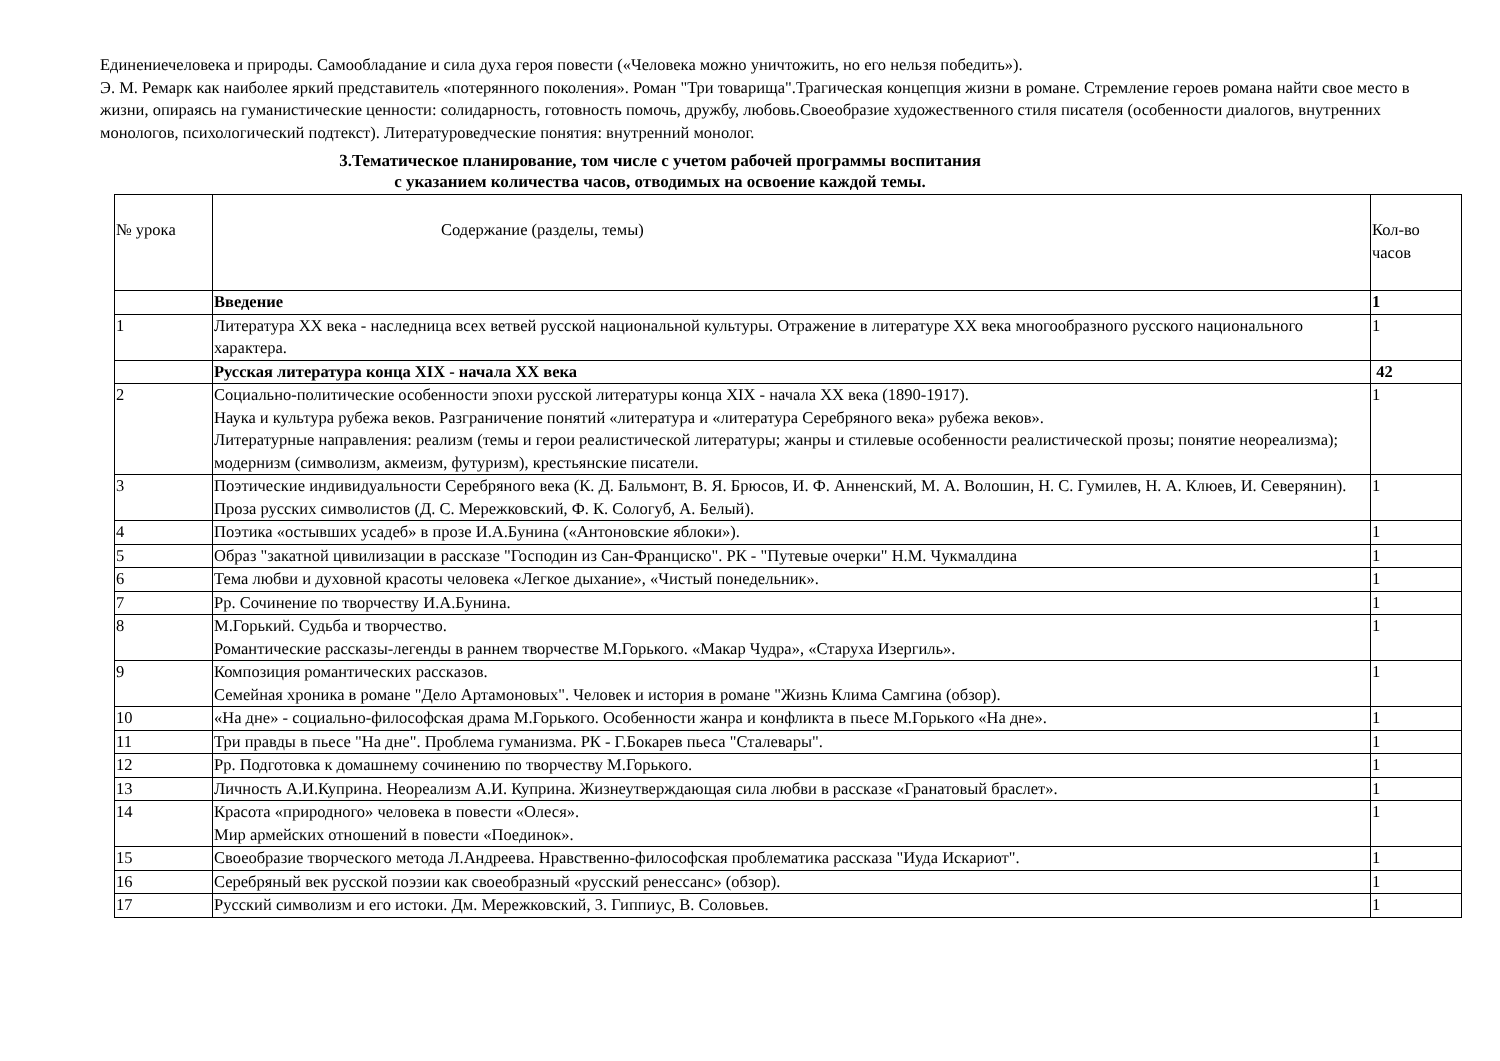Единениечеловека и природы. Самообладание и сила духа героя повести («Человека можно уничтожить, но его нельзя победить»).
Э. М. Ремарк как наиболее яркий представитель «потерянного поколения». Роман "Три товарища".Трагическая концепция жизни в романе. Стремление героев романа найти свое место в жизни, опираясь на гуманистические ценности: солидарность, готовность помочь, дружбу, любовь.Своеобразие художественного стиля писателя (особенности диалогов, внутренних монологов, психологический подтекст). Литературоведческие понятия: внутренний монолог.
3.Тематическое планирование, том числе с учетом рабочей программы воспитания
с указанием количества часов, отводимых на освоение каждой темы.
| № урока | Содержание (разделы, темы) | Кол-во часов |
| | Введение | 1 |
| 1 | Литература XX века - наследница всех ветвей русской национальной культуры. Отражение в литературе XX века многообразного русского национального характера. | 1 |
| | Русская литература конца XIX - начала XX века | 42 |
| 2 | Социально-политические особенности эпохи русской литературы конца XIX - начала XX века (1890-1917). Наука и культура рубежа веков. Разграничение понятий «литература и «литература Серебряного века» рубежа веков». Литературные направления: реализм (темы и герои реалистической литературы; жанры и стилевые особенности реалистической прозы; понятие неореализма); модернизм (символизм, акмеизм, футуризм), крестьянские писатели. | 1 |
| 3 | Поэтические индивидуальности Серебряного века (К. Д. Бальмонт, В. Я. Брюсов, И. Ф. Анненский, М. А. Волошин, Н. С. Гумилев, Н. А. Клюев, И. Северянин). Проза русских символистов (Д. С. Мережковский, Ф. К. Сологуб, А. Белый). | 1 |
| 4 | Поэтика «остывших усадеб» в прозе И.А.Бунина («Антоновские яблоки»). | 1 |
| 5 | Образ "закатной цивилизации в рассказе "Господин из Сан-Франциско". РК - "Путевые очерки" Н.М. Чукмалдина | 1 |
| 6 | Тема любви и духовной красоты человека «Легкое дыхание», «Чистый понедельник». | 1 |
| 7 | Рр. Сочинение по творчеству И.А.Бунина. | 1 |
| 8 | М.Горький. Судьба и творчество. Романтические рассказы-легенды в раннем творчестве М.Горького. «Макар Чудра», «Старуха Изергиль». | 1 |
| 9 | Композиция романтических рассказов. Семейная хроника в романе "Дело Артамоновых". Человек и история в романе "Жизнь Клима Самгина (обзор). | 1 |
| 10 | «На дне» - социально-философская драма М.Горького. Особенности жанра и конфликта в пьесе М.Горького «На дне». | 1 |
| 11 | Три правды в пьесе "На дне". Проблема гуманизма. РК - Г.Бокарев пьеса "Сталевары". | 1 |
| 12 | Рр. Подготовка к домашнему сочинению по творчеству М.Горького. | 1 |
| 13 | Личность А.И.Куприна. Неореализм А.И. Куприна. Жизнеутверждающая сила любви в рассказе «Гранатовый браслет». | 1 |
| 14 | Красота «природного» человека в повести «Олеся». Мир армейских отношений в повести «Поединок». | 1 |
| 15 | Своеобразие творческого метода Л.Андреева. Нравственно-философская проблематика рассказа "Иуда Искариот". | 1 |
| 16 | Серебряный век русской поэзии как своеобразный «русский ренессанс» (обзор). | 1 |
| 17 | Русский символизм и его истоки. Дм. Мережковский, 3. Гиппиус, В. Соловьев. | 1 |